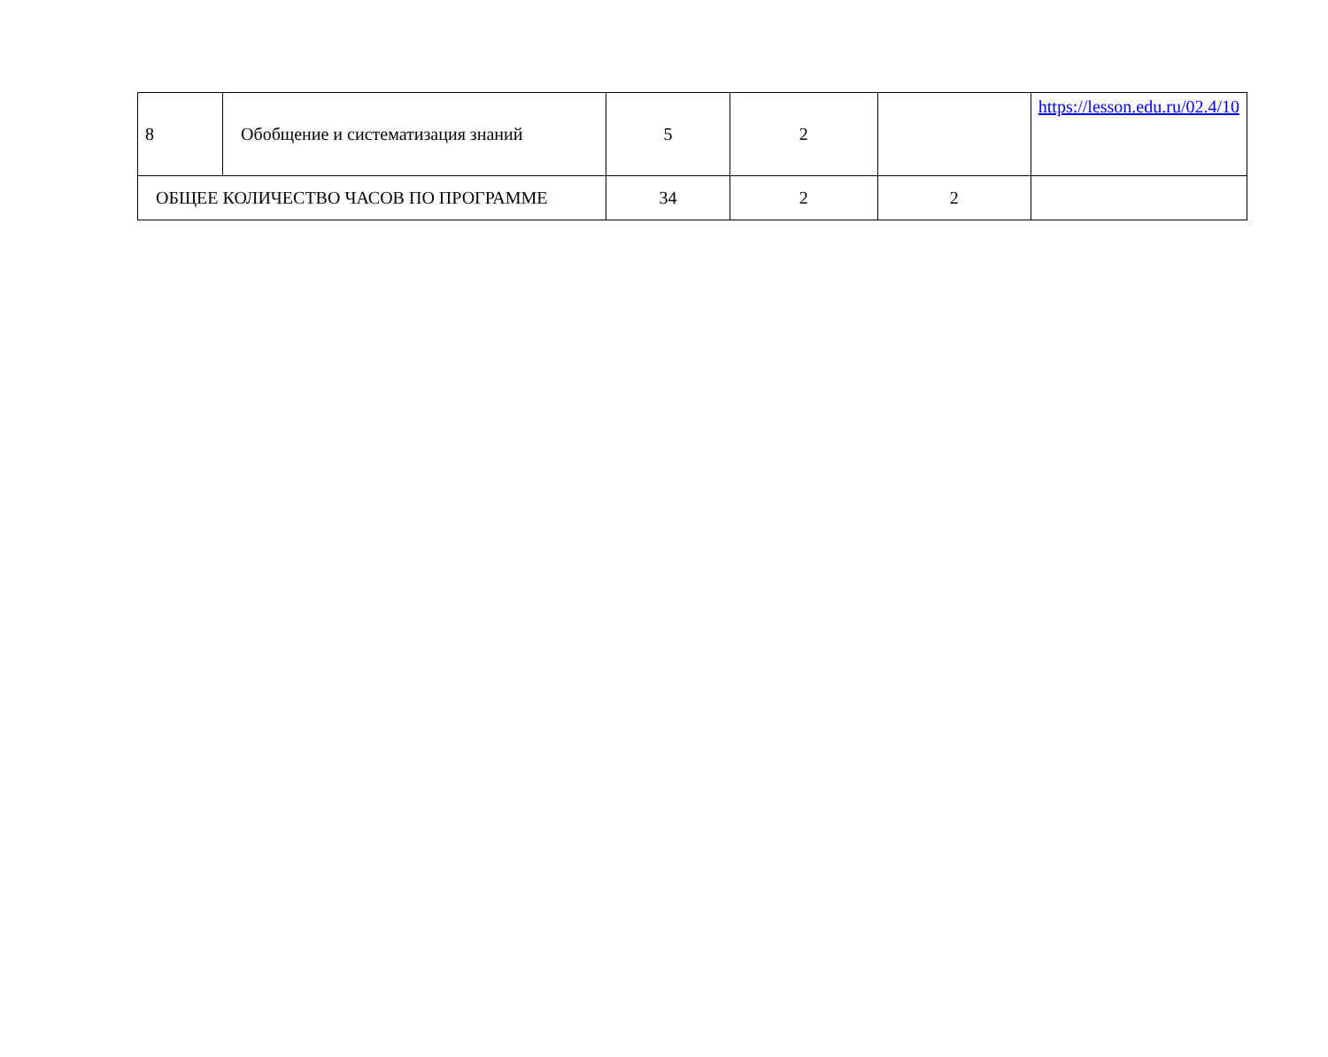| 8 | Обобщение и систематизация знаний | 5 | 2 | | https://lesson.edu.ru/02.4/10 |
| ОБЩЕЕ КОЛИЧЕСТВО ЧАСОВ ПО ПРОГРАММЕ | | 34 | 2 | 2 | |